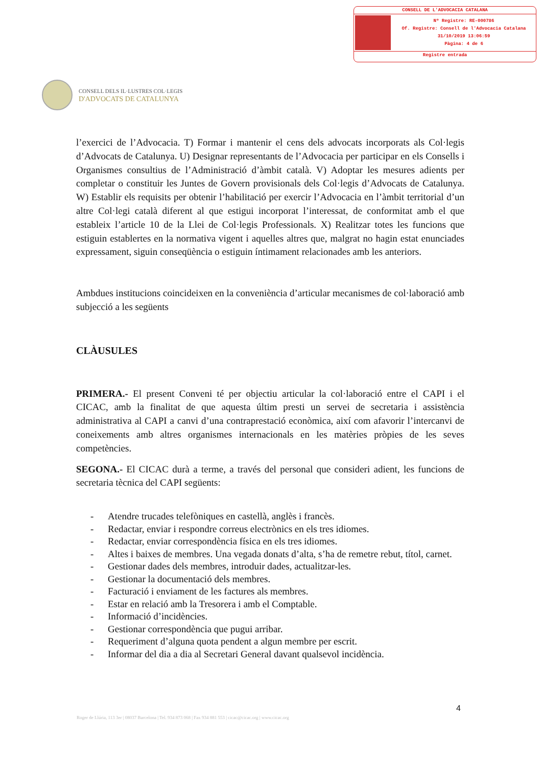CONSELL DE L'ADVOCACIA CATALANA
Nº Registre: RE-000786
Of. Registre: Consell de l'Advocacia Catalana
31/10/2019 13:06:59
Pàgina: 4 de 6
Registre entrada
CONSELL DELS IL·LUSTRES COL·LEGIS
D'ADVOCATS DE CATALUNYA
l’exercici de l’Advocacia. T) Formar i mantenir el cens dels advocats incorporats als Col·legis d’Advocats de Catalunya. U) Designar representants de l’Advocacia per participar en els Consells i Organismes consultius de l’Administració d’àmbit català. V) Adoptar les mesures adients per completar o constituir les Juntes de Govern provisionals dels Col·legis d’Advocats de Catalunya. W) Establir els requisits per obtenir l’habilitació per exercir l’Advocacia en l’àmbit territorial d’un altre Col·legi català diferent al que estigui incorporat l’interessat, de conformitat amb el que estableix l’article 10 de la Llei de Col·legis Professionals. X) Realitzar totes les funcions que estiguin establertes en la normativa vigent i aquelles altres que, malgrat no hagin estat enunciades expressament, siguin conseqüència o estiguin íntimament relacionades amb les anteriors.
Ambdues institucions coincideixen en la conveniència d’articular mecanismes de col·laboració amb subjecció a les següents
CLÀUSULES
PRIMERA.- El present Conveni té per objectiu articular la col·laboració entre el CAPI i el CICAC, amb la finalitat de que aquesta últim presti un servei de secretaria i assistència administrativa al CAPI a canvi d’una contraprestació econòmica, així com afavorir l’intercanvi de coneixements amb altres organismes internacionals en les matèries pròpies de les seves competències.
SEGONA.- El CICAC durà a terme, a través del personal que consideri adient, les funcions de secretaria tècnica del CAPI següents:
- Atendre trucades telefòniques en castellà, anglès i francès.
- Redactar, enviar i respondre correus electrònics en els tres idiomes.
- Redactar, enviar correspondència física en els tres idiomes.
- Altes i baixes de membres. Una vegada donats d’alta, s’ha de remetre rebut, títol, carnet.
- Gestionar dades dels membres, introduir dades, actualitzar-les.
- Gestionar la documentació dels membres.
- Facturació i enviament de les factures als membres.
- Estar en relació amb la Tresorera i amb el Comptable.
- Informació d’incidències.
- Gestionar correspondència que pugui arribar.
- Requeriment d’alguna quota pendent a algun membre per escrit.
- Informar del dia a dia al Secretari General davant qualsevol incidència.
4
Roger de Llúria, 113 3er | 08037 Barcelona | Tel. 934 873 068 | Fax 934 881 553 | cicac@cicac.org | www.cicac.org